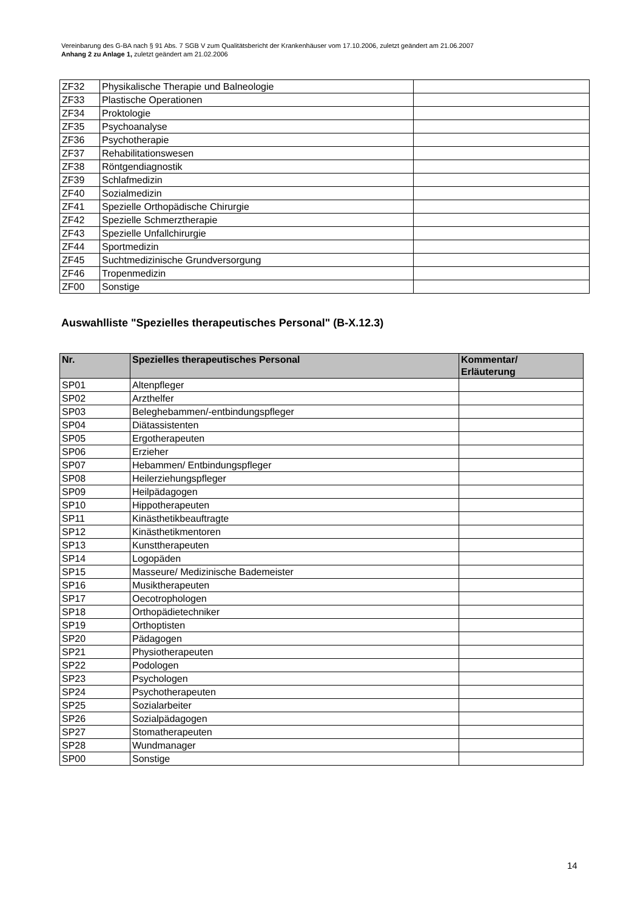Vereinbarung des G-BA nach § 91 Abs. 7 SGB V zum Qualitätsbericht der Krankenhäuser vom 17.10.2006, zuletzt geändert am 21.06.2007
Anhang 2 zu Anlage 1, zuletzt geändert am 21.02.2006
| ZF32 | Physikalische Therapie und Balneologie | |
| ZF33 | Plastische Operationen | |
| ZF34 | Proktologie | |
| ZF35 | Psychoanalyse | |
| ZF36 | Psychotherapie | |
| ZF37 | Rehabilitationswesen | |
| ZF38 | Röntgendiagnostik | |
| ZF39 | Schlafmedizin | |
| ZF40 | Sozialmedizin | |
| ZF41 | Spezielle Orthopädische Chirurgie | |
| ZF42 | Spezielle Schmerztherapie | |
| ZF43 | Spezielle Unfallchirurgie | |
| ZF44 | Sportmedizin | |
| ZF45 | Suchtmedizinische Grundversorgung | |
| ZF46 | Tropenmedizin | |
| ZF00 | Sonstige | |
Auswahlliste "Spezielles therapeutisches Personal" (B-X.12.3)
| Nr. | Spezielles therapeutisches Personal | Kommentar/ Erläuterung |
| --- | --- | --- |
| SP01 | Altenpfleger | |
| SP02 | Arzthelfer | |
| SP03 | Beleghebammen/-entbindungspfleger | |
| SP04 | Diätassistenten | |
| SP05 | Ergotherapeuten | |
| SP06 | Erzieher | |
| SP07 | Hebammen/ Entbindungspfleger | |
| SP08 | Heilerziehungspfleger | |
| SP09 | Heilpädagogen | |
| SP10 | Hippotherapeuten | |
| SP11 | Kinästhetikbeauftragte | |
| SP12 | Kinästhetikmentoren | |
| SP13 | Kunsttherapeuten | |
| SP14 | Logopäden | |
| SP15 | Masseure/ Medizinische Bademeister | |
| SP16 | Musiktherapeuten | |
| SP17 | Oecotrophologen | |
| SP18 | Orthopädietechniker | |
| SP19 | Orthoptisten | |
| SP20 | Pädagogen | |
| SP21 | Physiotherapeuten | |
| SP22 | Podologen | |
| SP23 | Psychologen | |
| SP24 | Psychotherapeuten | |
| SP25 | Sozialarbeiter | |
| SP26 | Sozialpädagogen | |
| SP27 | Stomatherapeuten | |
| SP28 | Wundmanager | |
| SP00 | Sonstige | |
14